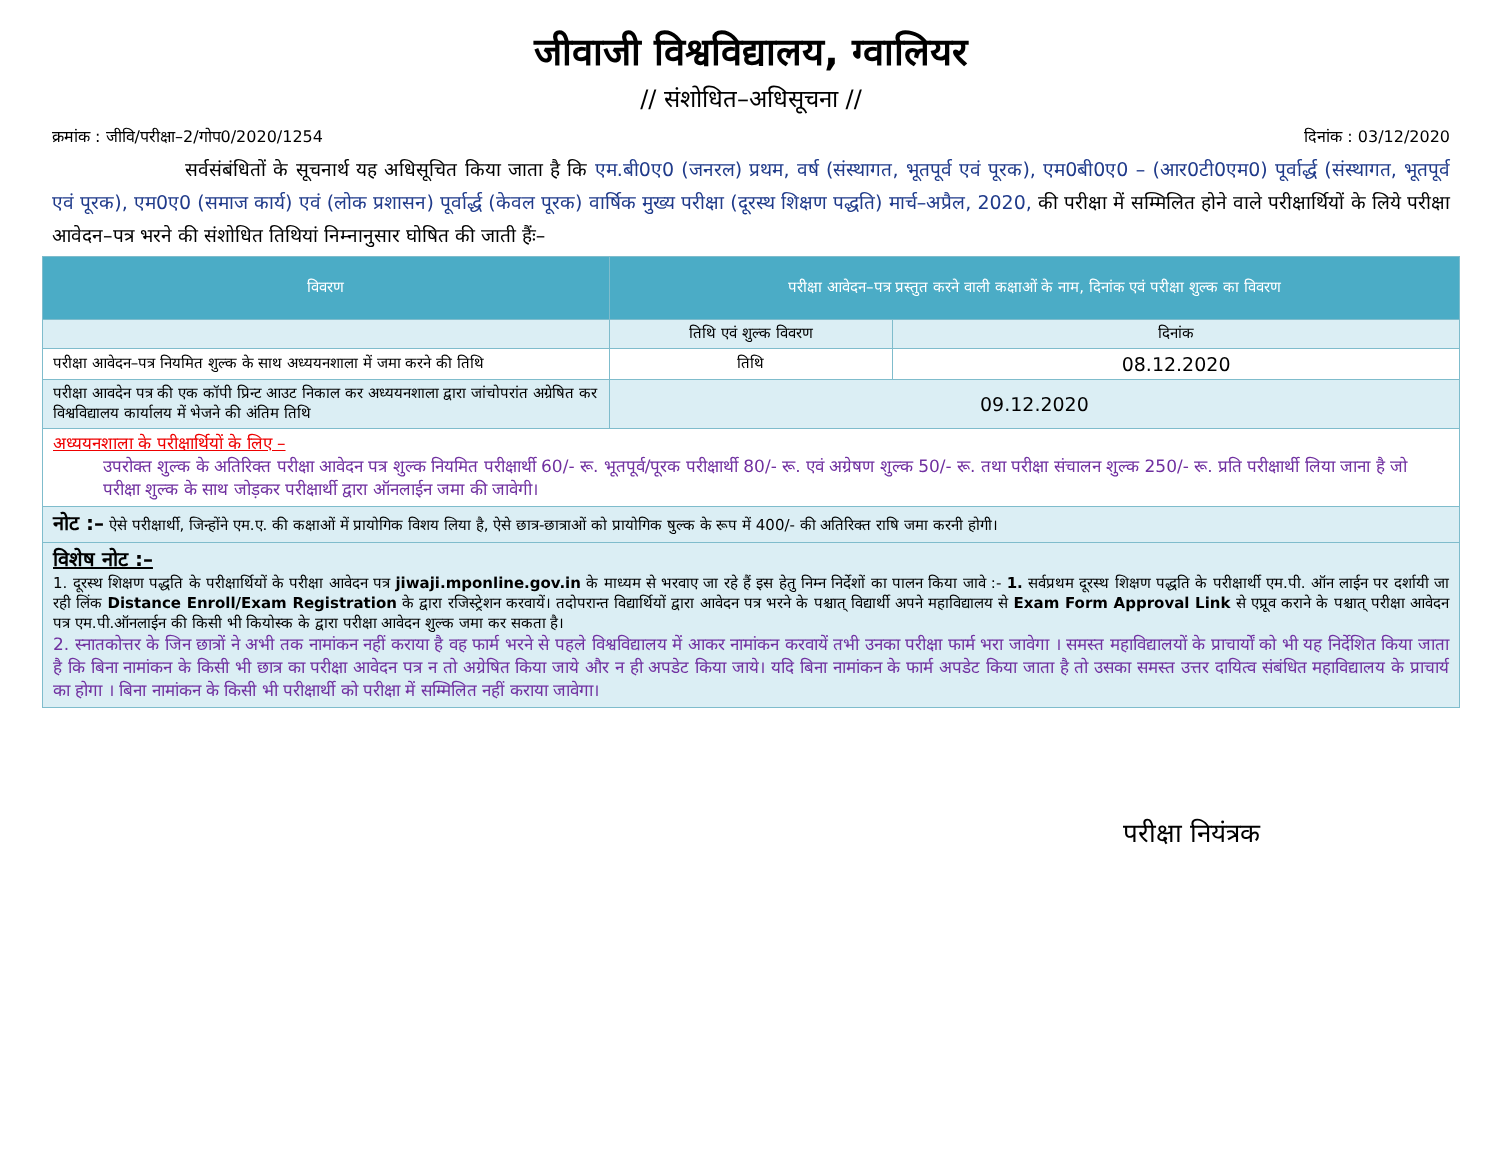जीवाजी विश्वविद्यालय, ग्वालियर
// संशोधित–अधिसूचना //
क्रमांक : जीवि/परीक्षा–2/गोप0/2020/1254 दिनांक : 03/12/2020
       सर्वसंबंधितों के सूचनार्थ यह अधिसूचित किया जाता है कि एम.बी0ए0 (जनरल) प्रथम, वर्ष (संस्थागत, भूतपूर्व एवं पूरक), एम0बी0ए0 – (आर0टी0एम0) पूर्वार्द्ध (संस्थागत, भूतपूर्व एवं पूरक), एम0ए0 (समाज कार्य) एवं (लोक प्रशासन) पूर्वार्द्ध (केवल पूरक) वार्षिक मुख्य परीक्षा (दूरस्थ शिक्षण पद्धति) मार्च–अप्रैल, 2020, की परीक्षा में सम्मिलित होने वाले परीक्षार्थियों के लिये परीक्षा आवेदन–पत्र भरने की संशोधित तिथियां निम्नानुसार घोषित की जाती हैंः–
| विवरण | परीक्षा आवेदन–पत्र प्रस्तुत करने वाली कक्षाओं के नाम, दिनांक एवं परीक्षा शुल्क का विवरण | |
| --- | --- | --- |
| | तिथि एवं शुल्क विवरण | दिनांक |
| परीक्षा आवेदन–पत्र नियमित शुल्क के साथ अध्ययनशाला में जमा करने की तिथि | तिथि | 08.12.2020 |
| परीक्षा आवदेन पत्र की एक कॉपी प्रिन्ट आउट निकाल कर अध्ययनशाला द्वारा जांचोपरांत अग्रेषित कर विश्वविद्यालय कार्यालय में भेजने की अंतिम तिथि | 09.12.2020 | |
| अध्ययनशाला के परीक्षार्थियों के लिए – उपरोक्त शुल्क के अतिरिक्त परीक्षा आवेदन पत्र शुल्क नियमित परीक्षार्थी 60/- रू. भूतपूर्व/पूरक परीक्षार्थी 80/- रू. एवं अग्रेषण शुल्क 50/- रू. तथा परीक्षा संचालन शुल्क 250/- रू. प्रति परीक्षार्थी लिया जाना है जो परीक्षा शुल्क के साथ जोड़कर परीक्षार्थी द्वारा ऑनलाईन जमा की जावेगी। | | |
| नोट :– ऐसे परीक्षार्थी, जिन्होंने एम.ए. की कक्षाओं में प्रायोगिक विशय लिया है, ऐसे छात्र-छात्राओं को प्रायोगिक षुल्क के रूप में 400/- की अतिरिक्त राषि जमा करनी होगी। | | |
| विशेष नोट :– 1. दूरस्थ शिक्षण पद्धति के परीक्षार्थियों के परीक्षा आवेदन पत्र jiwaji.mponline.gov.in के माध्यम से भरवाए जा रहे हैं इस हेतु निम्न निर्देशों का पालन किया जावे :- 1. सर्वप्रथम दूरस्थ शिक्षण पद्धति के परीक्षार्थी एम.पी. ऑन लाईन पर दर्शायी जा रही लिंक Distance Enroll/Exam Registration के द्वारा रजिस्ट्रेशन करवायें। तदोपरान्त विद्यार्थियों द्वारा आवेदन पत्र भरने के पश्चात् विद्यार्थी अपने महाविद्यालय से Exam Form Approval Link से एप्रूव कराने के पश्चात् परीक्षा आवेदन पत्र एम.पी.ऑनलाईन की किसी भी कियोस्क के द्वारा परीक्षा आवेदन शुल्क जमा कर सकता है। 2. स्नातकोत्तर के जिन छात्रों ने अभी तक नामांकन नहीं कराया है वह फार्म भरने से पहले विश्वविद्यालय में आकर नामांकन करवायें तभी उनका परीक्षा फार्म भरा जावेगा । समस्त महाविद्यालयों के प्राचार्यों को भी यह निर्देशित किया जाता है कि बिना नामांकन के किसी भी छात्र का परीक्षा आवेदन पत्र न तो अग्रेषित किया जाये और न ही अपडेट किया जाये। यदि बिना नामांकन के फार्म अपडेट किया जाता है तो उसका समस्त उत्तर दायित्व संबंधित महाविद्यालय के प्राचार्य का होगा । बिना नामांकन के किसी भी परीक्षार्थी को परीक्षा में सम्मिलित नहीं कराया जावेगा। | | |
परीक्षा नियंत्रक